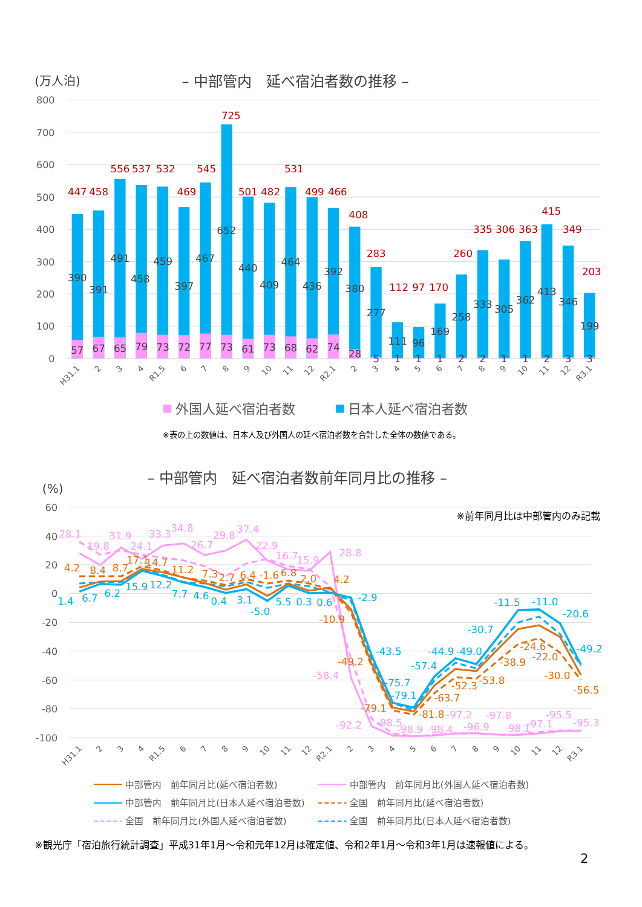(万人泊)
– 中部管内　延べ宿泊者数の推移 –
800
700
600
500
400
300
200
100
0
447
458
556
537
532
469
545
725
501
482
531
499
466
408
283
112
97
170
260
335
306
363
415
349
203
390
391
491
458
459
397
467
652
440
409
464
436
392
380
277
111
96
169
258
333
305
362
413
346
199
57
67
65
79
73
72
77
73
61
73
68
62
74
28
5
1
1
1
2
2
1
1
2
3
3
H31.1
2
3
4
R1.5
6
7
8
9
10
11
12
R2.1
2
3
4
5
6
7
8
9
10
11
12
R3.1
外国人延べ宿泊者数
日本人延べ宿泊者数
※表の上の数値は、日本人及び外国人の延べ宿泊者数を合計した全体の数値である。
– 中部管内　延べ宿泊者数前年同月比の推移 –
(%)
※前年同月比は中部管内のみ記載
60
40
20
0
-20
-40
-60
-80
-100
28.1
19.8
31.9
24.1
33.3
34.8
26.7
29.8
37.4
22.9
16.7
15.9
28.8
-58.4
-92.2
-98.5
-98.9
-98.4
-97.2
-96.9
-97.8
-98.1
-97.1
-95.5
-95.3
4.2
8.4
8.7
17.1
14.7
11.2
7.3
2.7
6.4
-1.6
6.8
2.0
4.2
-10.9
-49.2
-79.1
-81.8
-63.7
-52.3
-53.8
-38.9
-24.6
-22.0
-30.0
-56.5
1.4
6.7
6.2
15.9
12.2
7.7
4.6
0.4
3.1
-5.0
5.5
0.3
0.6
-2.9
-43.5
-75.7
-79.1
-57.4
-44.9
-49.0
-30.7
-11.5
-11.0
-20.6
-49.2
H31.1
2
3
4
R1.5
6
7
8
9
10
11
12
R2.1
2
3
4
5
6
7
8
9
10
11
12
R3.1
中部管内　前年同月比(延べ宿泊者数)
中部管内　前年同月比(外国人延べ宿泊者数)
中部管内　前年同月比(日本人延べ宿泊者数)
全国　前年同月比(延べ宿泊者数)
全国　前年同月比(外国人延べ宿泊者数)
全国　前年同月比(日本人延べ宿泊者数)
※観光庁「宿泊旅行統計調査」平成31年1月～令和元年12月は確定値、令和2年1月～令和3年1月は速報値による。
2